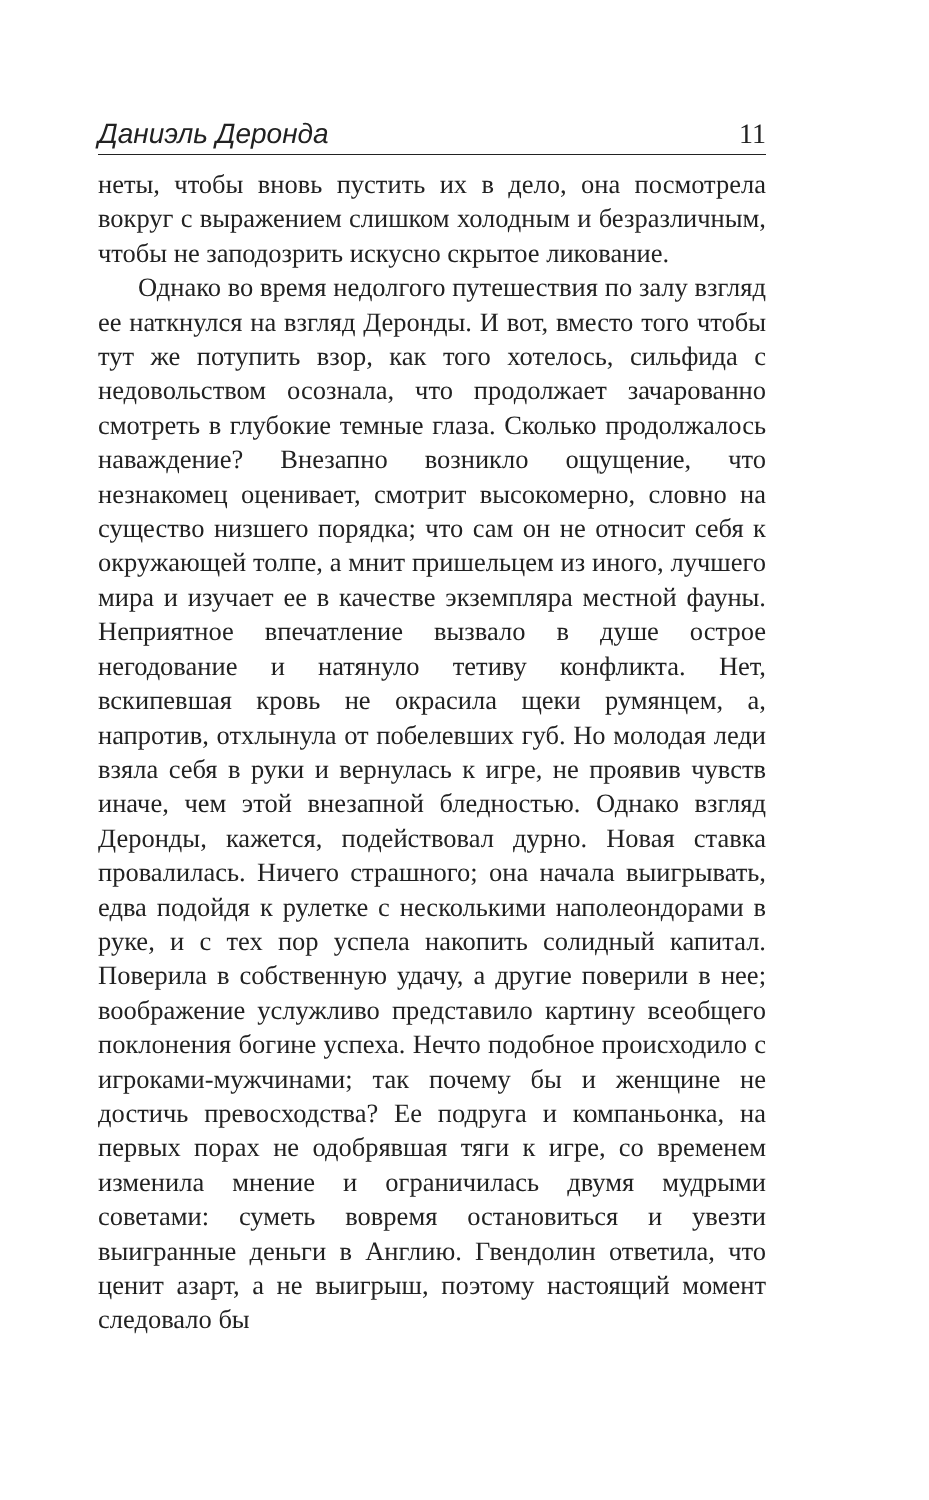Даниэль Деронда 11
неты, чтобы вновь пустить их в дело, она посмотрела вокруг с выражением слишком холодным и безразличным, чтобы не заподозрить искусно скрытое ликование.
Однако во время недолгого путешествия по залу взгляд ее наткнулся на взгляд Деронды. И вот, вместо того чтобы тут же потупить взор, как того хотелось, сильфида с недовольством осознала, что продолжает зачарованно смотреть в глубокие темные глаза. Сколько продолжалось наваждение? Внезапно возникло ощущение, что незнакомец оценивает, смотрит высокомерно, словно на существо низшего порядка; что сам он не относит себя к окружающей толпе, а мнит пришельцем из иного, лучшего мира и изучает ее в качестве экземпляра местной фауны. Неприятное впечатление вызвало в душе острое негодование и натянуло тетиву конфликта. Нет, вскипевшая кровь не окрасила щеки румянцем, а, напротив, отхлынула от побелевших губ. Но молодая леди взяла себя в руки и вернулась к игре, не проявив чувств иначе, чем этой внезапной бледностью. Однако взгляд Деронды, кажется, подействовал дурно. Новая ставка провалилась. Ничего страшного; она начала выигрывать, едва подойдя к рулетке с несколькими наполеондорами в руке, и с тех пор успела накопить солидный капитал. Поверила в собственную удачу, а другие поверили в нее; воображение услужливо представило картину всеобщего поклонения богине успеха. Нечто подобное происходило с игроками-мужчинами; так почему бы и женщине не достичь превосходства? Ее подруга и компаньонка, на первых порах не одобрявшая тяги к игре, со временем изменила мнение и ограничилась двумя мудрыми советами: суметь вовремя остановиться и увезти выигранные деньги в Англию. Гвендолин ответила, что ценит азарт, а не выигрыш, поэтому настоящий момент следовало бы